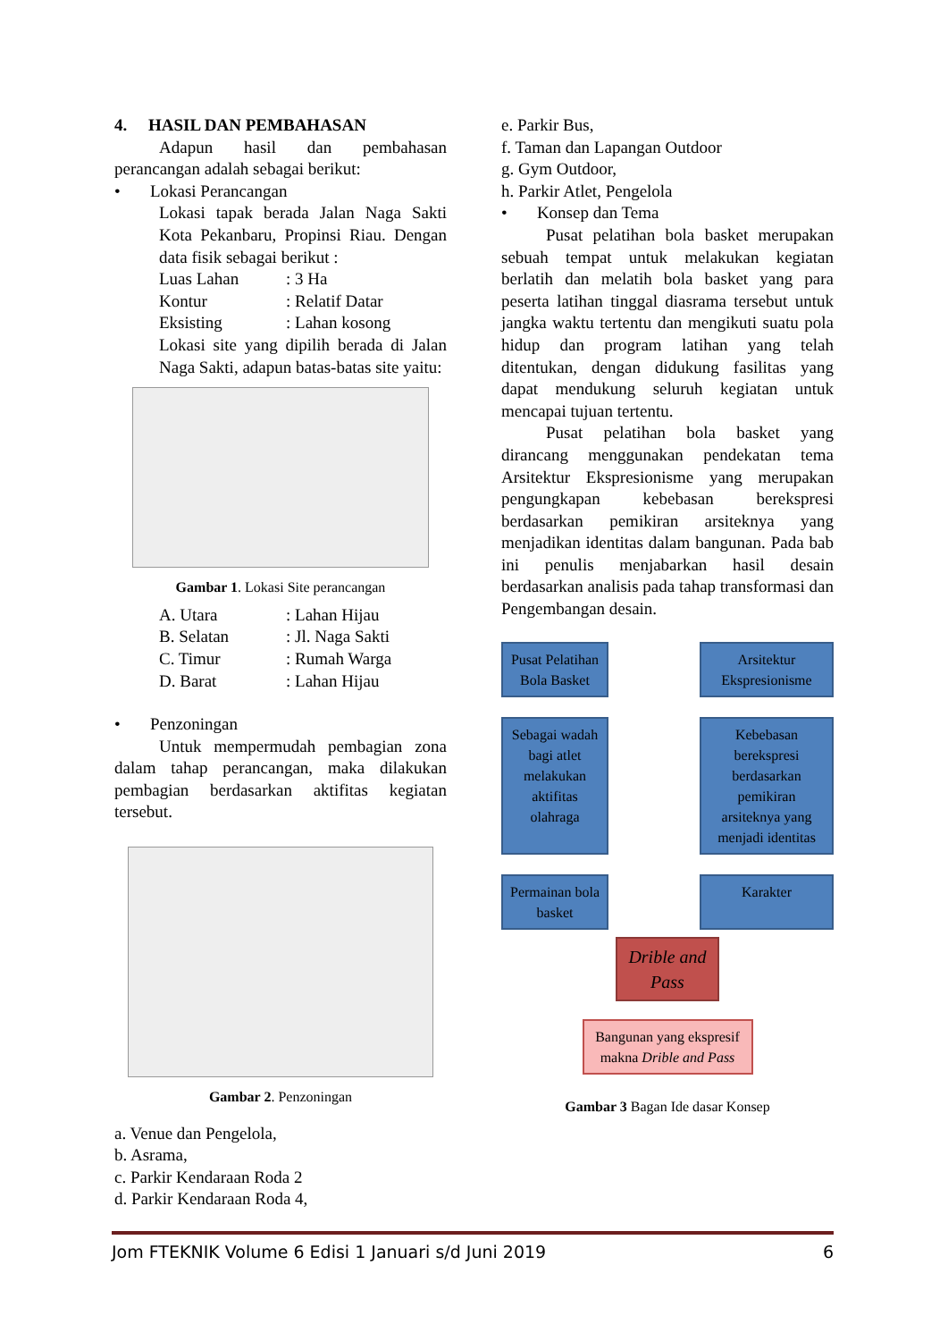4. HASIL DAN PEMBAHASAN
Adapun hasil dan pembahasan perancangan adalah sebagai berikut:
• Lokasi Perancangan
Lokasi tapak berada Jalan Naga Sakti Kota Pekanbaru, Propinsi Riau. Dengan data fisik sebagai berikut :
Luas Lahan: 3 Ha
Kontur: Relatif Datar
Eksisting: Lahan kosong
Lokasi site yang dipilih berada di Jalan Naga Sakti, adapun batas-batas site yaitu:
Gambar 1. Lokasi Site perancangan
A. Utara: Lahan Hijau
B. Selatan: Jl. Naga Sakti
C. Timur: Rumah Warga
D. Barat: Lahan Hijau
• Penzoningan
Untuk mempermudah pembagian zona dalam tahap perancangan, maka dilakukan pembagian berdasarkan aktifitas kegiatan tersebut.
Gambar 2. Penzoningan
a. Venue dan Pengelola,
b. Asrama,
c. Parkir Kendaraan Roda 2
d. Parkir Kendaraan Roda 4,
e. Parkir Bus,
f. Taman dan Lapangan Outdoor
g. Gym Outdoor,
h. Parkir Atlet, Pengelola
• Konsep dan Tema
Pusat pelatihan bola basket merupakan sebuah tempat untuk melakukan kegiatan berlatih dan melatih bola basket yang para peserta latihan tinggal diasrama tersebut untuk jangka waktu tertentu dan mengikuti suatu pola hidup dan program latihan yang telah ditentukan, dengan didukung fasilitas yang dapat mendukung seluruh kegiatan untuk mencapai tujuan tertentu.
Pusat pelatihan bola basket yang dirancang menggunakan pendekatan tema Arsitektur Ekspresionisme yang merupakan pengungkapan kebebasan berekspresi berdasarkan pemikiran arsiteknya yang menjadikan identitas dalam bangunan. Pada bab ini penulis menjabarkan hasil desain berdasarkan analisis pada tahap transformasi dan Pengembangan desain.
Pusat Pelatihan Bola Basket
Arsitektur Ekspresionisme
Sebagai wadah bagi atlet melakukan aktifitas olahraga
Kebebasan berekspresi berdasarkan pemikiran arsiteknya yang menjadi identitas
Permainan bola basket
Karakter
Drible and Pass
Bangunan yang ekspresif makna Drible and Pass
Gambar 3 Bagan Ide dasar Konsep
Jom FTEKNIK Volume 6 Edisi 1 Januari s/d Juni 2019 6